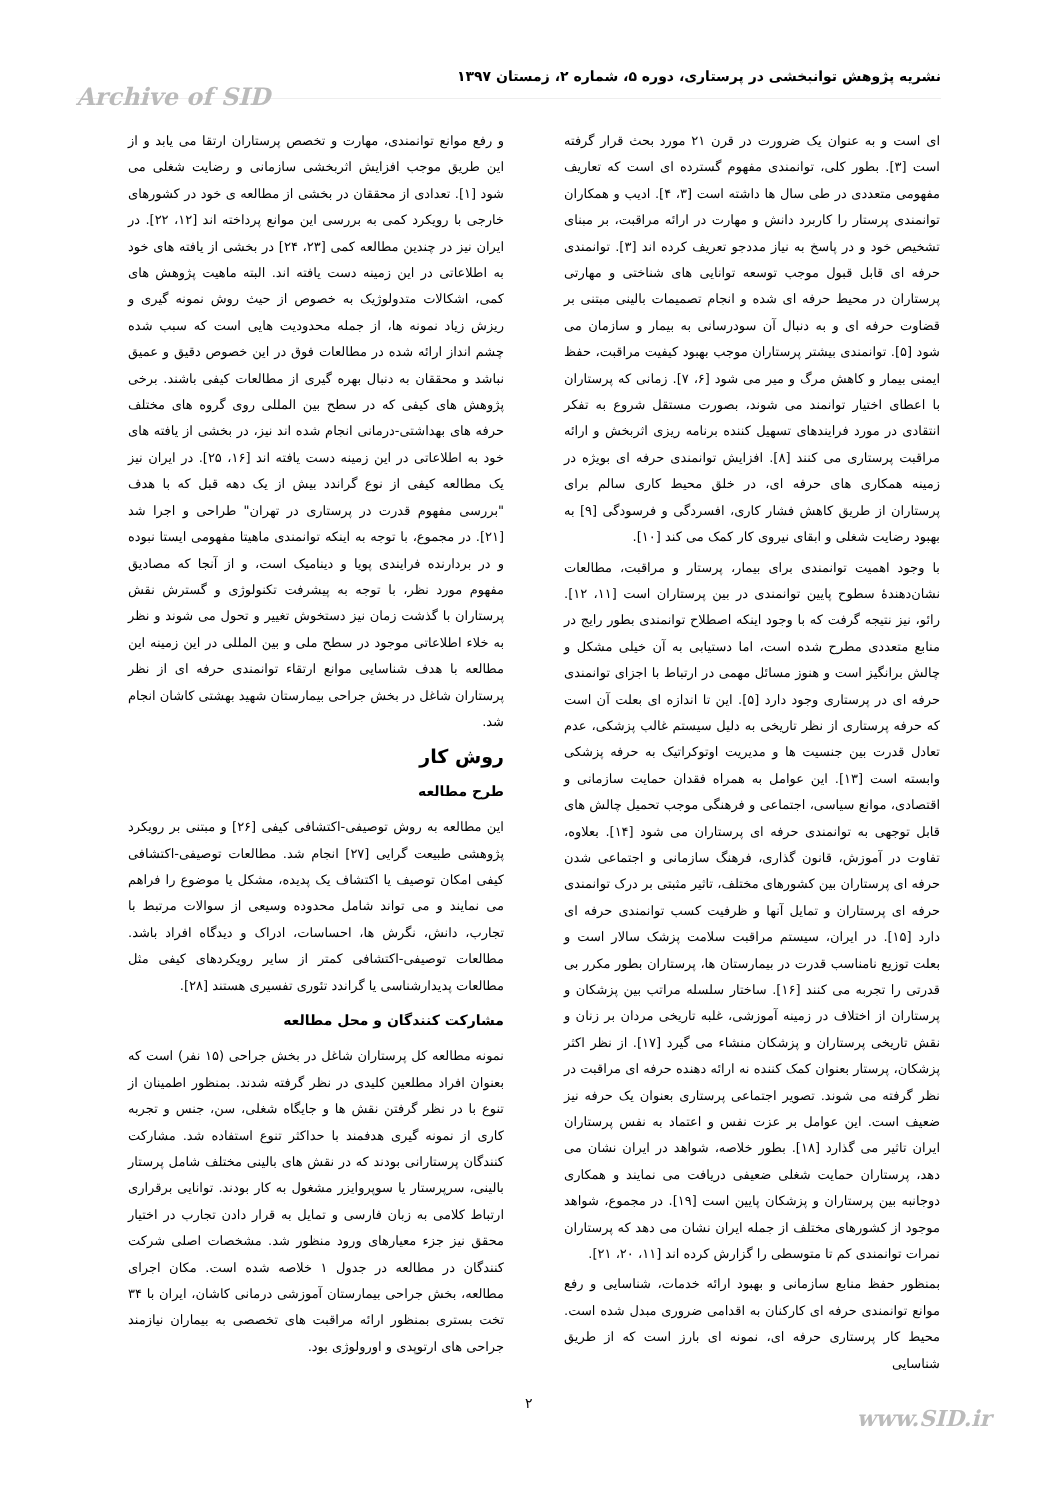نشریه پژوهش توانبخشی در پرستاری، دوره ۵، شماره ۲، زمستان ۱۳۹۷ Archive of SID
ای است و به عنوان یک ضرورت در قرن ۲۱ مورد بحث قرار گرفته است [۳]. بطور کلی، توانمندی مفهوم گسترده ای است که تعاریف مفهومی متعددی در طی سال ها داشته است [۳، ۴]. ادیب و همکاران توانمندی پرستار را کاربرد دانش و مهارت در ارائه مراقبت، بر مبنای تشخیص خود و در پاسخ به نیاز مددجو تعریف کرده اند [۳]. توانمندی حرفه ای قابل قبول موجب توسعه توانایی های شناختی و مهارتی پرستاران در محیط حرفه ای شده و انجام تصمیمات بالینی مبتنی بر قضاوت حرفه ای و به دنبال آن سودرسانی به بیمار و سازمان می شود [۵]. توانمندی بیشتر پرستاران موجب بهبود کیفیت مراقبت، حفظ ایمنی بیمار و کاهش مرگ و میر می شود [۶، ۷]. زمانی که پرستاران با اعطای اختیار توانمند می شوند، بصورت مستقل شروع به تفکر انتقادی در مورد فرایندهای تسهیل کننده برنامه ریزی اثربخش و ارائه مراقبت پرستاری می کنند [۸]. افزایش توانمندی حرفه ای بویژه در زمینه همکاری های حرفه ای، در خلق محیط کاری سالم برای پرستاران از طریق کاهش فشار کاری، افسردگی و فرسودگی [۹] به بهبود رضایت شغلی و ابقای نیروی کار کمک می کند [۱۰].
با وجود اهمیت توانمندی برای بیمار، پرستار و مراقبت، مطالعات نشان‌دهندهٔ سطوح پایین توانمندی در بین پرستاران است [۱۱، ۱۲]. رائو، نیز نتیجه گرفت که با وجود اینکه اصطلاح توانمندی بطور رایج در منابع متعددی مطرح شده است، اما دستیابی به آن خیلی مشکل و چالش برانگیز است و هنوز مسائل مهمی در ارتباط با اجزای توانمندی حرفه ای در پرستاری وجود دارد [۵]. این تا اندازه ای بعلت آن است که حرفه پرستاری از نظر تاریخی به دلیل سیستم غالب پزشکی، عدم تعادل قدرت بین جنسیت ها و مدیریت اوتوکراتیک به حرفه پزشکی وابسته است [۱۳]. این عوامل به همراه فقدان حمایت سازمانی و اقتصادی، موانع سیاسی، اجتماعی و فرهنگی موجب تحمیل چالش های قابل توجهی به توانمندی حرفه ای پرستاران می شود [۱۴]. بعلاوه، تفاوت در آموزش، قانون گذاری، فرهنگ سازمانی و اجتماعی شدن حرفه ای پرستاران بین کشورهای مختلف، تاثیر مثبتی بر درک توانمندی حرفه ای پرستاران و تمایل آنها و ظرفیت کسب توانمندی حرفه ای دارد [۱۵]. در ایران، سیستم مراقبت سلامت پزشک سالار است و بعلت توزیع نامناسب قدرت در بیمارستان ها، پرستاران بطور مکرر بی قدرتی را تجربه می کنند [۱۶]. ساختار سلسله مراتب بین پزشکان و پرستاران از اختلاف در زمینه آموزشی، غلبه تاریخی مردان بر زنان و نقش تاریخی پرستاران و پزشکان منشاء می گیرد [۱۷]. از نظر اکثر پزشکان، پرستار بعنوان کمک کننده نه ارائه دهنده حرفه ای مراقبت در نظر گرفته می شوند. تصویر اجتماعی پرستاری بعنوان یک حرفه نیز ضعیف است. این عوامل بر عزت نفس و اعتماد به نفس پرستاران ایران تاثیر می گذارد [۱۸]. بطور خلاصه، شواهد در ایران نشان می دهد، پرستاران حمایت شغلی ضعیفی دریافت می نمایند و همکاری دوجانبه بین پرستاران و پزشکان پایین است [۱۹]. در مجموع، شواهد موجود از کشورهای مختلف از جمله ایران نشان می دهد که پرستاران نمرات توانمندی کم تا متوسطی را گزارش کرده اند [۱۱، ۲۰، ۲۱].
بمنظور حفظ منابع سازمانی و بهبود ارائه خدمات، شناسایی و رفع موانع توانمندی حرفه ای کارکنان به اقدامی ضروری مبدل شده است. محیط کار پرستاری حرفه ای، نمونه ای بارز است که از طریق شناسایی
و رفع موانع توانمندی، مهارت و تخصص پرستاران ارتقا می یابد و از این طریق موجب افزایش اثربخشی سازمانی و رضایت شغلی می شود [۱]. تعدادی از محققان در بخشی از مطالعه ی خود در کشورهای خارجی با رویکرد کمی به بررسی این موانع پرداخته اند [۱۲، ۲۲]. در ایران نیز در چندین مطالعه کمی [۲۳، ۲۴] در بخشی از یافته های خود به اطلاعاتی در این زمینه دست یافته اند. البته ماهیت پژوهش های کمی، اشکالات متدولوژیک به خصوص از حیث روش نمونه گیری و ریزش زیاد نمونه ها، از جمله محدودیت هایی است که سبب شده چشم انداز ارائه شده در مطالعات فوق در این خصوص دقیق و عمیق نباشد و محققان به دنبال بهره گیری از مطالعات کیفی باشند. برخی پژوهش های کیفی که در سطح بین المللی روی گروه های مختلف حرفه های بهداشتی-درمانی انجام شده اند نیز، در بخشی از یافته های خود به اطلاعاتی در این زمینه دست یافته اند [۱۶، ۲۵]. در ایران نیز یک مطالعه کیفی از نوع گراندد بیش از یک دهه قبل که با هدف "بررسی مفهوم قدرت در پرستاری در تهران" طراحی و اجرا شد [۲۱]. در مجموع، با توجه به اینکه توانمندی ماهیتا مفهومی ایستا نبوده و در بردارنده فرایندی پویا و دینامیک است، و از آنجا که مصادیق مفهوم مورد نظر، با توجه به پیشرفت تکنولوژی و گسترش نقش پرستاران با گذشت زمان نیز دستخوش تغییر و تحول می شوند و نظر به خلاء اطلاعاتی موجود در سطح ملی و بین المللی در این زمینه این مطالعه با هدف شناسایی موانع ارتقاء توانمندی حرفه ای از نظر پرستاران شاغل در بخش جراحی بیمارستان شهید بهشتی کاشان انجام شد.
روش کار
طرح مطالعه
این مطالعه به روش توصیفی-اکتشافی کیفی [۲۶] و مبتنی بر رویکرد پژوهشی طبیعت گرایی [۲۷] انجام شد. مطالعات توصیفی-اکتشافی کیفی امکان توصیف یا اکتشاف یک پدیده، مشکل یا موضوع را فراهم می نمایند و می تواند شامل محدوده وسیعی از سوالات مرتبط با تجارب، دانش، نگرش ها، احساسات، ادراک و دیدگاه افراد باشد. مطالعات توصیفی-اکتشافی کمتر از سایر رویکردهای کیفی مثل مطالعات پدیدارشناسی یا گراندد تئوری تفسیری هستند [۲۸].
مشارکت کنندگان و محل مطالعه
نمونه مطالعه کل پرستاران شاغل در بخش جراحی (۱۵ نفر) است که بعنوان افراد مطلعین کلیدی در نظر گرفته شدند. بمنظور اطمینان از تنوع با در نظر گرفتن نقش ها و جایگاه شغلی، سن، جنس و تجربه کاری از نمونه گیری هدفمند با حداکثر تنوع استفاده شد. مشارکت کنندگان پرستارانی بودند که در نقش های بالینی مختلف شامل پرستار بالینی، سرپرستار یا سوپروایزر مشغول به کار بودند. توانایی برقراری ارتباط کلامی به زبان فارسی و تمایل به قرار دادن تجارب در اختیار محقق نیز جزء معیارهای ورود منظور شد. مشخصات اصلی شرکت کنندگان در مطالعه در جدول ۱ خلاصه شده است. مکان اجرای مطالعه، بخش جراحی بیمارستان آموزشی درمانی کاشان، ایران با ۳۴ تخت بستری بمنظور ارائه مراقبت های تخصصی به بیماران نیازمند جراحی های ارتوپدی و اورولوژی بود.
۲
www.SID.ir